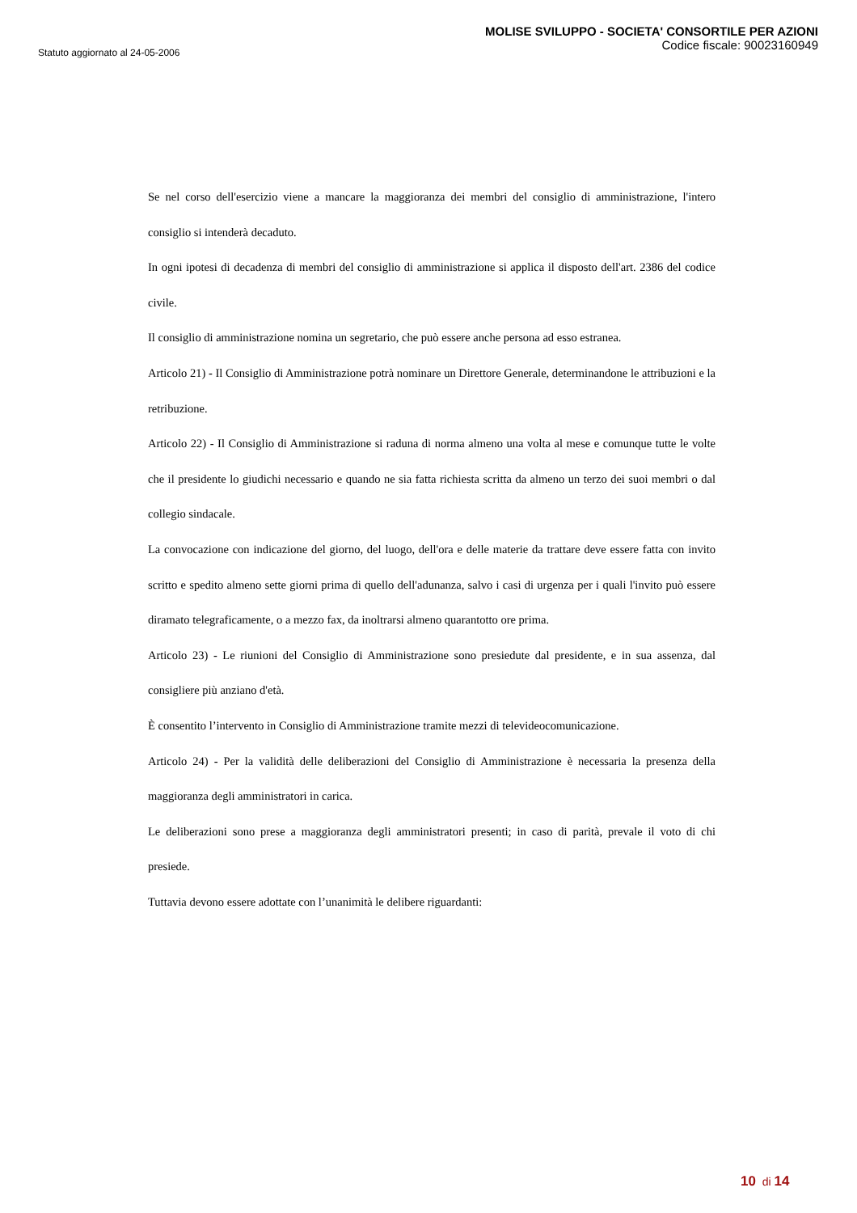Statuto aggiornato al 24-05-2006
MOLISE SVILUPPO - SOCIETA' CONSORTILE PER AZIONI
Codice fiscale: 90023160949
Se nel corso dell'esercizio viene a mancare la maggioranza dei membri del consiglio di amministrazione, l'intero consiglio si intenderà decaduto.
In ogni ipotesi di decadenza di membri del consiglio di amministrazione si applica il disposto dell'art. 2386 del codice civile.
Il consiglio di amministrazione nomina un segretario, che può essere anche persona ad esso estranea.
Articolo 21) - Il Consiglio di Amministrazione potrà nominare un Direttore Generale, determinandone le attribuzioni e la retribuzione.
Articolo 22) - Il Consiglio di Amministrazione si raduna di norma almeno una volta al mese e comunque tutte le volte che il presidente lo giudichi necessario e quando ne sia fatta richiesta scritta da almeno un terzo dei suoi membri o dal collegio sindacale.
La convocazione con indicazione del giorno, del luogo, dell'ora e delle materie da trattare deve essere fatta con invito scritto e spedito almeno sette giorni prima di quello dell'adunanza, salvo i casi di urgenza per i quali l'invito può essere diramato telegraficamente, o a mezzo fax, da inoltrarsi almeno quarantotto ore prima.
Articolo 23) - Le riunioni del Consiglio di Amministrazione sono presiedute dal presidente, e in sua assenza, dal consigliere più anziano d'età.
È consentito l’intervento in Consiglio di Amministrazione tramite mezzi di televideocomunicazione.
Articolo 24) - Per la validità delle deliberazioni del Consiglio di Amministrazione è necessaria la presenza della maggioranza degli amministratori in carica.
Le deliberazioni sono prese a maggioranza degli amministratori presenti; in caso di parità, prevale il voto di chi presiede.
Tuttavia devono essere adottate con l’unanimità le delibere riguardanti:
10 di 14